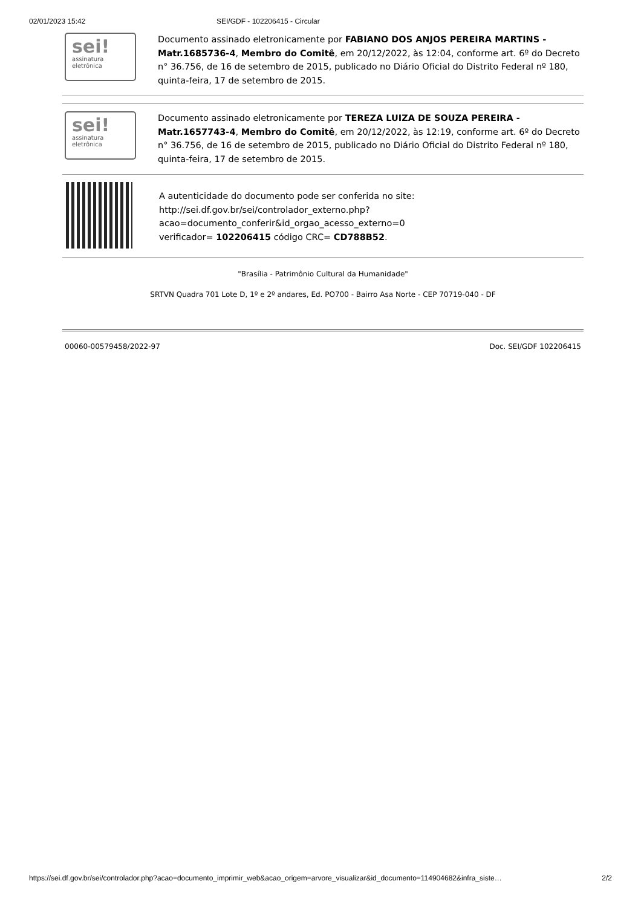02/01/2023 15:42 SEI/GDF - 102206415 - Circular
sei!
assinatura eletrônica
Documento assinado eletronicamente por FABIANO DOS ANJOS PEREIRA MARTINS - Matr.1685736-4, Membro do Comitê, em 20/12/2022, às 12:04, conforme art. 6º do Decreto n° 36.756, de 16 de setembro de 2015, publicado no Diário Oficial do Distrito Federal nº 180, quinta-feira, 17 de setembro de 2015.
sei!
assinatura eletrônica
Documento assinado eletronicamente por TEREZA LUIZA DE SOUZA PEREIRA - Matr.1657743-4, Membro do Comitê, em 20/12/2022, às 12:19, conforme art. 6º do Decreto n° 36.756, de 16 de setembro de 2015, publicado no Diário Oficial do Distrito Federal nº 180, quinta-feira, 17 de setembro de 2015.
A autenticidade do documento pode ser conferida no site:
http://sei.df.gov.br/sei/controlador_externo.php?
acao=documento_conferir&id_orgao_acesso_externo=0
verificador= 102206415 código CRC= CD788B52.
"Brasília - Patrimônio Cultural da Humanidade"
SRTVN Quadra 701 Lote D, 1º e 2º andares, Ed. PO700 - Bairro Asa Norte - CEP 70719-040 - DF
00060-00579458/2022-97 Doc. SEI/GDF 102206415
https://sei.df.gov.br/sei/controlador.php?acao=documento_imprimir_web&acao_origem=arvore_visualizar&id_documento=114904682&infra_siste… 2/2